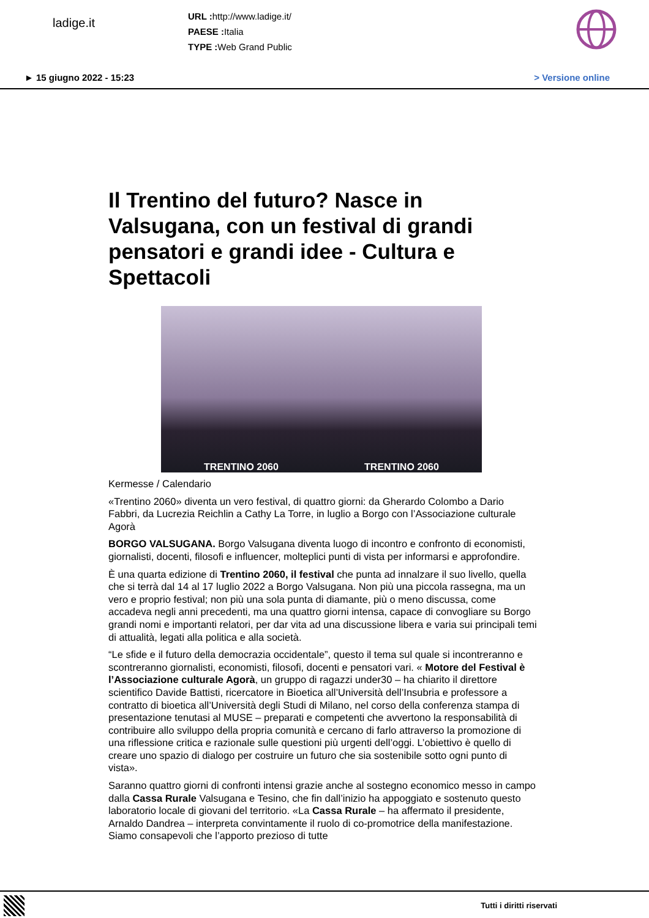ladige.it
URL : http://www.ladige.it/
PAESE : Italia
TYPE : Web Grand Public
► 15 giugno 2022 - 15:23 > Versione online
Il Trentino del futuro? Nasce in Valsugana, con un festival di grandi pensatori e grandi idee - Cultura e Spettacoli
TRENTINO 2060 TRENTINO 2060
Kermesse / Calendario
«Trentino 2060» diventa un vero festival, di quattro giorni: da Gherardo Colombo a Dario Fabbri, da Lucrezia Reichlin a Cathy La Torre, in luglio a Borgo con l’Associazione culturale Agorà
BORGO VALSUGANA. Borgo Valsugana diventa luogo di incontro e confronto di economisti, giornalisti, docenti, filosofi e influencer, molteplici punti di vista per informarsi e approfondire.
È una quarta edizione di Trentino 2060, il festival che punta ad innalzare il suo livello, quella che si terrà dal 14 al 17 luglio 2022 a Borgo Valsugana. Non più una piccola rassegna, ma un vero e proprio festival; non più una sola punta di diamante, più o meno discussa, come accadeva negli anni precedenti, ma una quattro giorni intensa, capace di convogliare su Borgo grandi nomi e importanti relatori, per dar vita ad una discussione libera e varia sui principali temi di attualità, legati alla politica e alla società.
“Le sfide e il futuro della democrazia occidentale”, questo il tema sul quale si incontreranno e scontreranno giornalisti, economisti, filosofi, docenti e pensatori vari. « Motore del Festival è l’Associazione culturale Agorà, un gruppo di ragazzi under30 – ha chiarito il direttore scientifico Davide Battisti, ricercatore in Bioetica all’Università dell’Insubria e professore a contratto di bioetica all’Università degli Studi di Milano, nel corso della conferenza stampa di presentazione tenutasi al MUSE – preparati e competenti che avvertono la responsabilità di contribuire allo sviluppo della propria comunità e cercano di farlo attraverso la promozione di una riflessione critica e razionale sulle questioni più urgenti dell’oggi. L’obiettivo è quello di creare uno spazio di dialogo per costruire un futuro che sia sostenibile sotto ogni punto di vista».
Saranno quattro giorni di confronti intensi grazie anche al sostegno economico messo in campo dalla Cassa Rurale Valsugana e Tesino, che fin dall’inizio ha appoggiato e sostenuto questo laboratorio locale di giovani del territorio. «La Cassa Rurale – ha affermato il presidente, Arnaldo Dandrea – interpreta convintamente il ruolo di co-promotrice della manifestazione. Siamo consapevoli che l’apporto prezioso di tutte
Tutti i diritti riservati